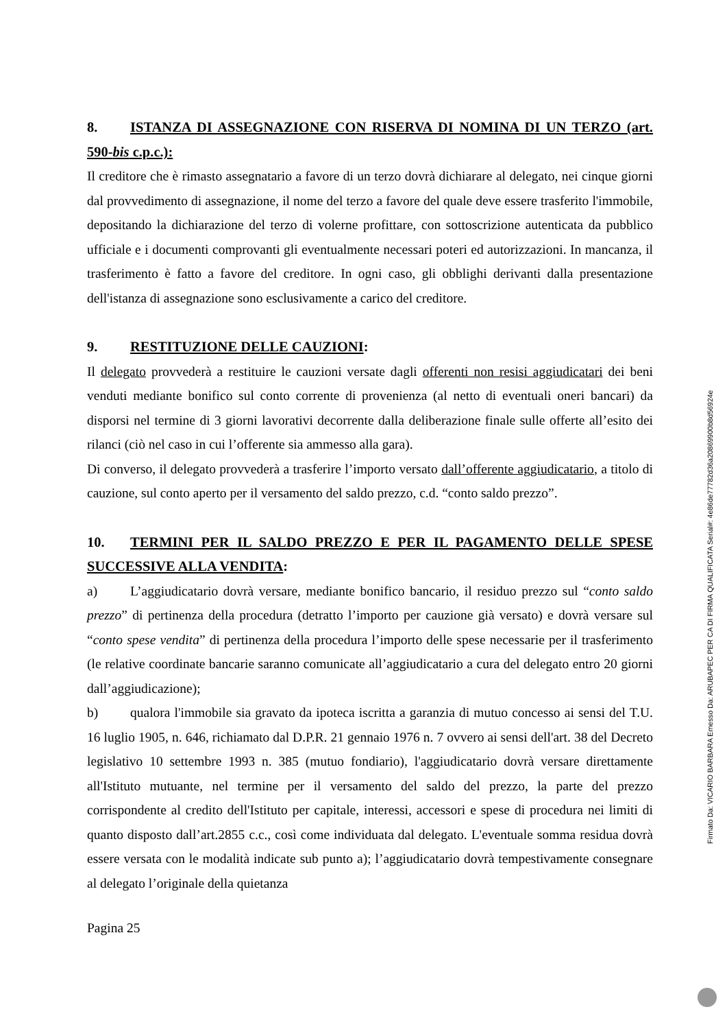8. ISTANZA DI ASSEGNAZIONE CON RISERVA DI NOMINA DI UN TERZO (art. 590-bis c.p.c.):
Il creditore che è rimasto assegnatario a favore di un terzo dovrà dichiarare al delegato, nei cinque giorni dal provvedimento di assegnazione, il nome del terzo a favore del quale deve essere trasferito l'immobile, depositando la dichiarazione del terzo di volerne profittare, con sottoscrizione autenticata da pubblico ufficiale e i documenti comprovanti gli eventualmente necessari poteri ed autorizzazioni. In mancanza, il trasferimento è fatto a favore del creditore. In ogni caso, gli obblighi derivanti dalla presentazione dell'istanza di assegnazione sono esclusivamente a carico del creditore.
9. RESTITUZIONE DELLE CAUZIONI:
Il delegato provvederà a restituire le cauzioni versate dagli offerenti non resisi aggiudicatari dei beni venduti mediante bonifico sul conto corrente di provenienza (al netto di eventuali oneri bancari) da disporsi nel termine di 3 giorni lavorativi decorrente dalla deliberazione finale sulle offerte all’esito dei rilanci (ciò nel caso in cui l’offerente sia ammesso alla gara).
Di converso, il delegato provvederà a trasferire l’importo versato dall’offerente aggiudicatario, a titolo di cauzione, sul conto aperto per il versamento del saldo prezzo, c.d. “conto saldo prezzo”.
10. TERMINI PER IL SALDO PREZZO E PER IL PAGAMENTO DELLE SPESE SUCCESSIVE ALLA VENDITA:
a) L’aggiudicatario dovrà versare, mediante bonifico bancario, il residuo prezzo sul “conto saldo prezzo” di pertinenza della procedura (detratto l’importo per cauzione già versato) e dovrà versare sul “conto spese vendita” di pertinenza della procedura l’importo delle spese necessarie per il trasferimento (le relative coordinate bancarie saranno comunicate all’aggiudicatario a cura del delegato entro 20 giorni dall’aggiudicazione);
b) qualora l'immobile sia gravato da ipoteca iscritta a garanzia di mutuo concesso ai sensi del T.U. 16 luglio 1905, n. 646, richiamato dal D.P.R. 21 gennaio 1976 n. 7 ovvero ai sensi dell'art. 38 del Decreto legislativo 10 settembre 1993 n. 385 (mutuo fondiario), l'aggiudicatario dovrà versare direttamente all'Istituto mutuante, nel termine per il versamento del saldo del prezzo, la parte del prezzo corrispondente al credito dell'Istituto per capitale, interessi, accessori e spese di procedura nei limiti di quanto disposto dall’art.2855 c.c., così come individuata dal delegato. L'eventuale somma residua dovrà essere versata con le modalità indicate sub punto a); l’aggiudicatario dovrà tempestivamente consegnare al delegato l’originale della quietanza
Pagina 25
Firmato Da: VICARIO BARBARA Emesso Da: ARUBAPEC PER CA DI FIRMA QUALIFICATA Serial#: 4e86de77782d36a20869900b8d56924e